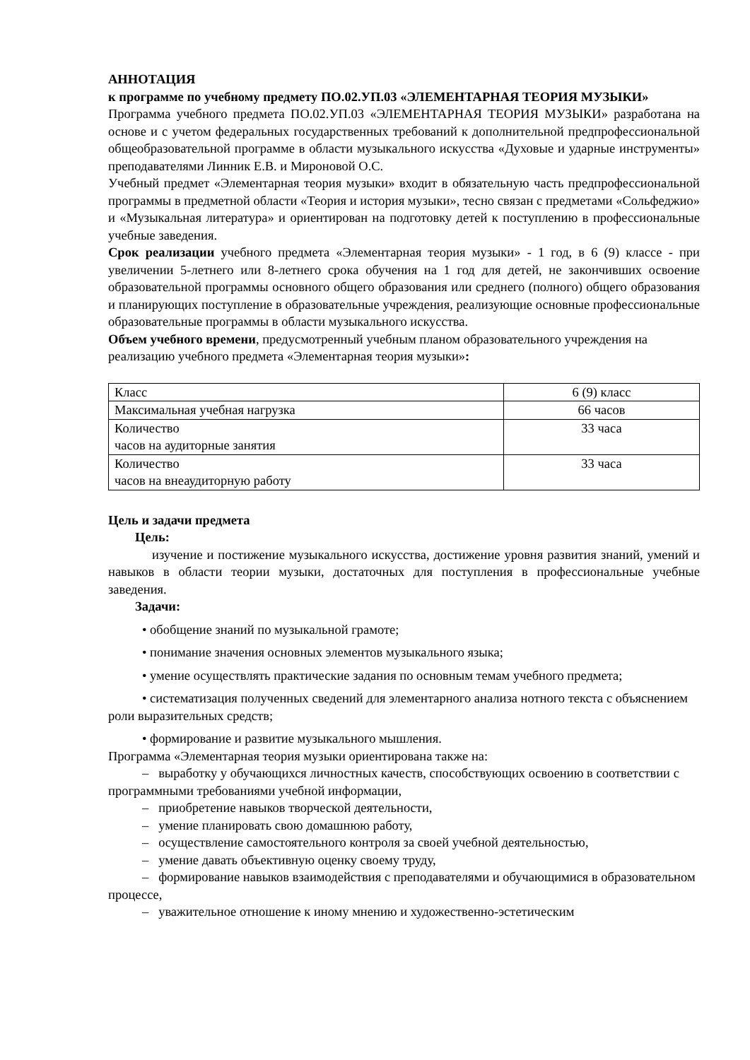АННОТАЦИЯ
к программе по учебному предмету ПО.02.УП.03 «ЭЛЕМЕНТАРНАЯ ТЕОРИЯ МУЗЫКИ»
Программа учебного предмета ПО.02.УП.03 «ЭЛЕМЕНТАРНАЯ ТЕОРИЯ МУЗЫКИ» разработана на основе и с учетом федеральных государственных требований к дополнительной предпрофессиональной общеобразовательной программе в области музыкального искусства «Духовые и ударные инструменты» преподавателями Линник Е.В. и Мироновой О.С.
Учебный предмет «Элементарная теория музыки» входит в обязательную часть предпрофессиональной программы в предметной области «Теория и история музыки», тесно связан с предметами «Сольфеджио» и «Музыкальная литература» и ориентирован на подготовку детей к поступлению в профессиональные учебные заведения.
Срок реализации учебного предмета «Элементарная теория музыки» - 1 год, в 6 (9) классе - при увеличении 5-летнего или 8-летнего срока обучения на 1 год для детей, не закончивших освоение образовательной программы основного общего образования или среднего (полного) общего образования и планирующих поступление в образовательные учреждения, реализующие основные профессиональные образовательные программы в области музыкального искусства.
Объем учебного времени, предусмотренный учебным планом образовательного учреждения на реализацию учебного предмета «Элементарная теория музыки»:
| Класс | 6 (9) класс |
| Максимальная учебная нагрузка | 66 часов |
| Количество часов на аудиторные занятия | 33 часа |
| Количество часов на внеаудиторную работу | 33 часа |
Цель и задачи предмета
Цель:
изучение и постижение музыкального искусства, достижение уровня развития знаний, умений и навыков в области теории музыки, достаточных для поступления в профессиональные учебные заведения.
Задачи:
• обобщение знаний по музыкальной грамоте;
• понимание значения основных элементов музыкального языка;
• умение осуществлять практические задания по основным темам учебного предмета;
• систематизация полученных сведений для элементарного анализа нотного текста с объяснением роли выразительных средств;
• формирование и развитие музыкального мышления.
Программа «Элементарная теория музыки ориентирована также на:
– выработку у обучающихся личностных качеств, способствующих освоению в соответствии с программными требованиями учебной информации,
– приобретение навыков творческой деятельности,
– умение планировать свою домашнюю работу,
– осуществление самостоятельного контроля за своей учебной деятельностью,
– умение давать объективную оценку своему труду,
– формирование навыков взаимодействия с преподавателями и обучающимися в образовательном процессе,
– уважительное отношение к иному мнению и художественно-эстетическим